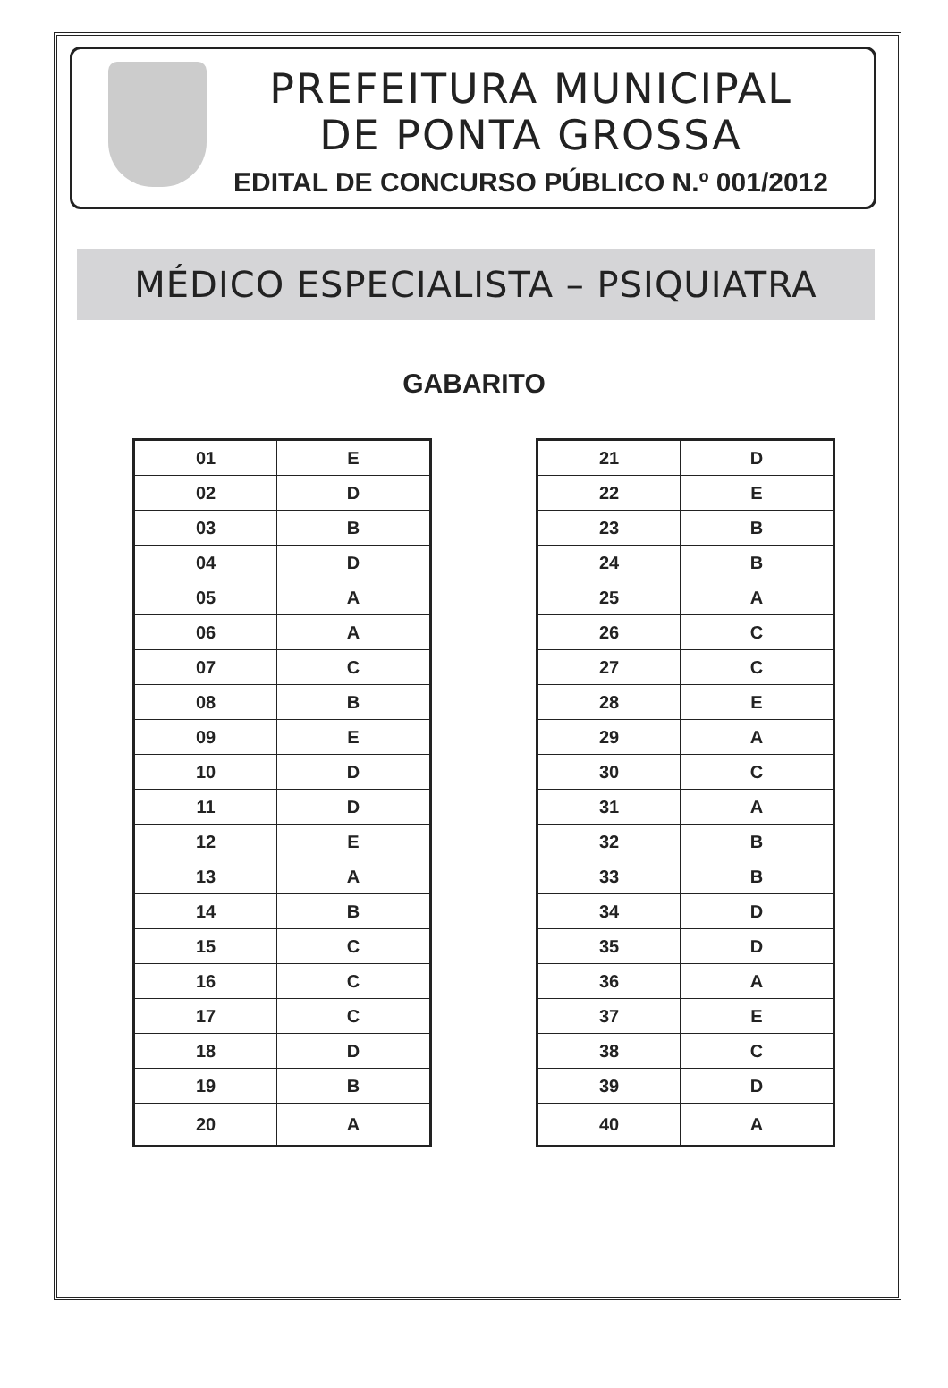PREFEITURA MUNICIPAL
DE PONTA GROSSA
EDITAL DE CONCURSO PÚBLICO N.º 001/2012
MÉDICO ESPECIALISTA – PSIQUIATRA
GABARITO
| 01 | E |
| 02 | D |
| 03 | B |
| 04 | D |
| 05 | A |
| 06 | A |
| 07 | C |
| 08 | B |
| 09 | E |
| 10 | D |
| 11 | D |
| 12 | E |
| 13 | A |
| 14 | B |
| 15 | C |
| 16 | C |
| 17 | C |
| 18 | D |
| 19 | B |
| 20 | A |
| 21 | D |
| 22 | E |
| 23 | B |
| 24 | B |
| 25 | A |
| 26 | C |
| 27 | C |
| 28 | E |
| 29 | A |
| 30 | C |
| 31 | A |
| 32 | B |
| 33 | B |
| 34 | D |
| 35 | D |
| 36 | A |
| 37 | E |
| 38 | C |
| 39 | D |
| 40 | A |